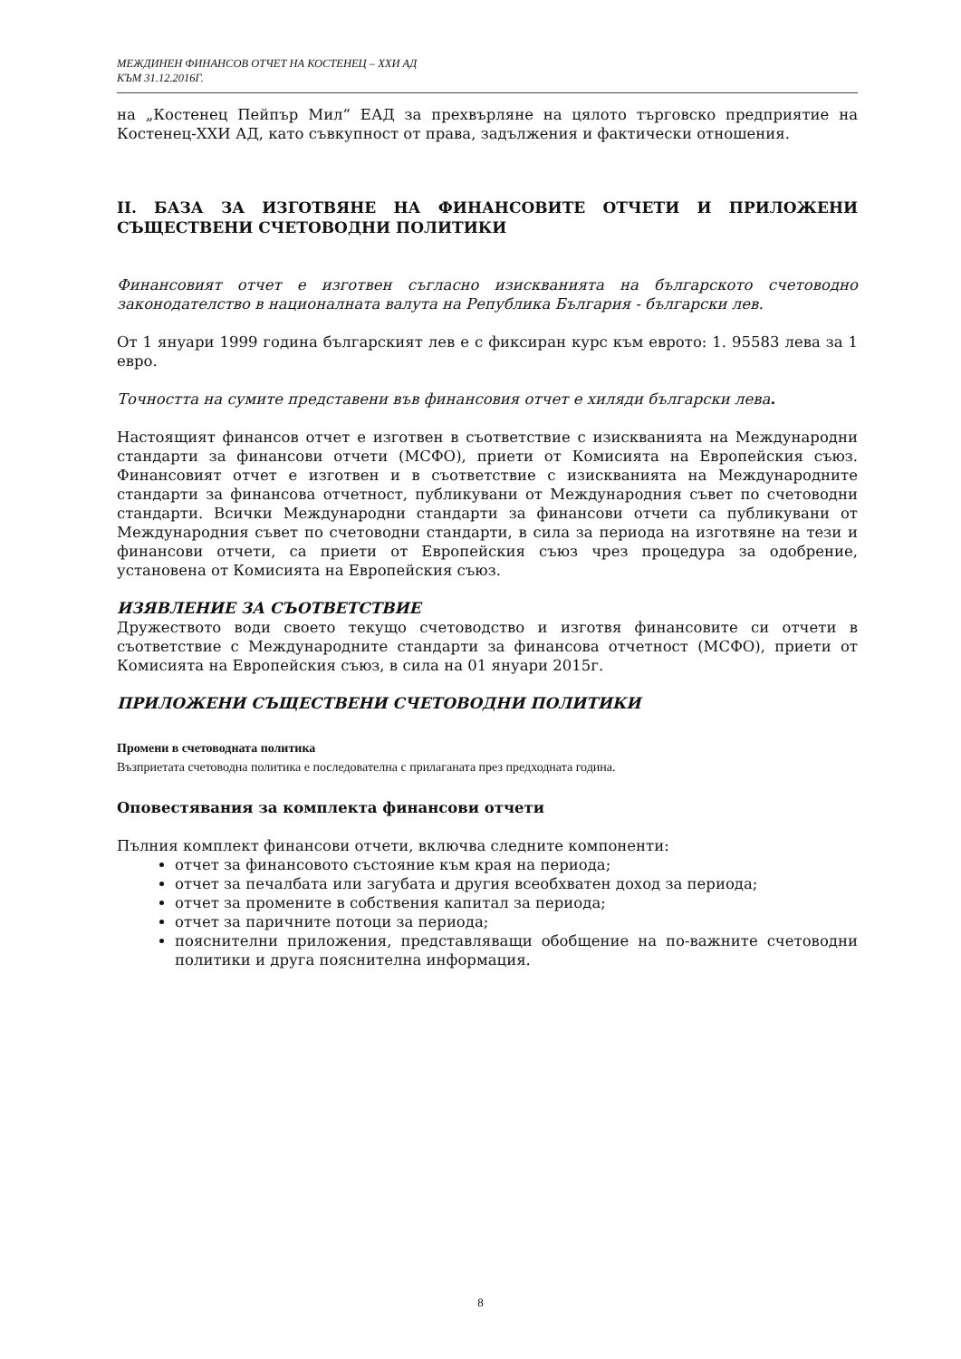МЕЖДИНЕН ФИНАНСОВ ОТЧЕТ НА КОСТЕНЕЦ – ХХИ АД
КЪМ 31.12.2016Г.
на „Костенец Пейпър Мил“ ЕАД за прехвърляне на цялото търговско предприятие на Костенец-XXИ АД, като съвкупност от права, задължения и фактически отношения.
II. БАЗА ЗА ИЗГОТВЯНЕ НА ФИНАНСОВИТЕ ОТЧЕТИ И ПРИЛОЖЕНИ СЪЩЕСТВЕНИ СЧЕТОВОДНИ ПОЛИТИКИ
Финансовият отчет е изготвен съгласно изискванията на българското счетоводно законодателство в националната валута на Република България - български лев.
От 1 януари 1999 година българският лев е с фиксиран курс към еврото: 1. 95583 лева за 1 евро.
Точността на сумите представени във финансовия отчет е хиляди български лева.
Настоящият финансов отчет е изготвен в съответствие с изискванията на Международни стандарти за финансови отчети (МСФО), приети от Комисията на Европейския съюз. Финансовият отчет е изготвен и в съответствие с изискванията на Международните стандарти за финансова отчетност, публикувани от Международния съвет по счетоводни стандарти. Всички Международни стандарти за финансови отчети са публикувани от Международния съвет по счетоводни стандарти, в сила за периода на изготвяне на тези и финансови отчети, са приети от Европейския съюз чрез процедура за одобрение, установена от Комисията на Европейския съюз.
ИЗЯВЛЕНИЕ ЗА СЪОТВЕТСТВИЕ
Дружеството води своето текущо счетоводство и изготвя финансовите си отчети в съответствие с Международните стандарти за финансова отчетност (МСФО), приети от Комисията на Европейския съюз, в сила на 01 януари 2015г.
ПРИЛОЖЕНИ СЪЩЕСТВЕНИ СЧЕТОВОДНИ ПОЛИТИКИ
Промени в счетоводната политика
Възприетата счетоводна политика е последователна с прилаганата през предходната година.
Оповестявания за комплекта финансови отчети
Пълния комплект финансови отчети, включва следните компоненти:
отчет за финансовото състояние към края на периода;
отчет за печалбата или загубата и другия всеобхватен доход за периода;
отчет за промените в собствения капитал за периода;
отчет за паричните потоци за периода;
пояснителни приложения, представляващи обобщение на по-важните счетоводни политики и друга пояснителна информация.
8